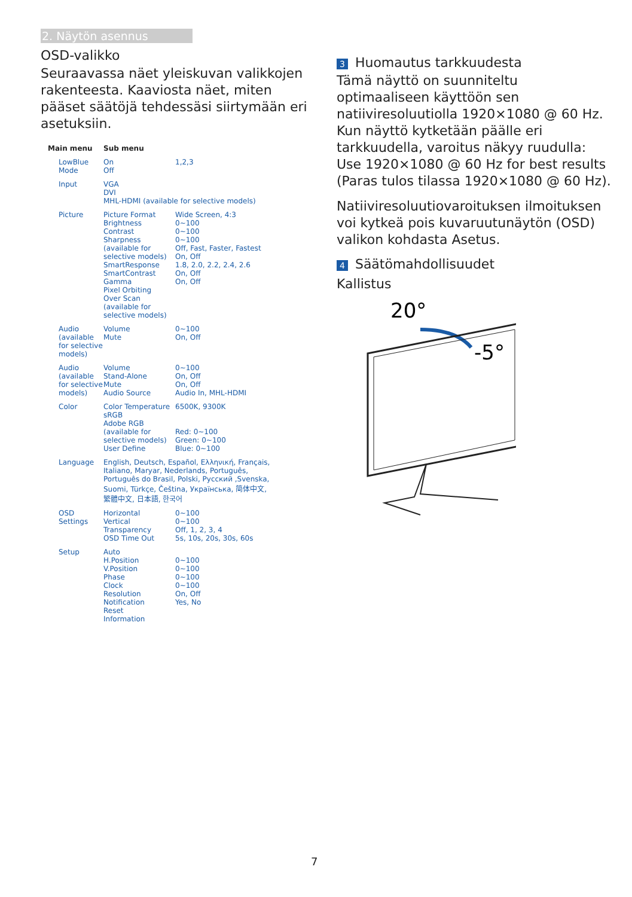2. Näytön asennus
OSD-valikko
Seuraavassa näet yleiskuvan valikkojen rakenteesta. Kaaviosta näet, miten pääset säätöjä tehdessäsi siirtymään eri asetuksiin.
Main menu Sub menu
LowBlue Mode On
Off 1,2,3
Input VGA
DVI
MHL-HDMI (available for selective models)
Picture Picture Format
Brightness
Contrast
Sharpness (available for selective models)
SmartResponse
SmartContrast
Gamma
Pixel Orbiting
Over Scan (available for selective models) Wide Screen, 4:3
0~100
0~100
0~100
Off, Fast, Faster, Fastest
On, Off
1.8, 2.0, 2.2, 2.4, 2.6
On, Off
On, Off
Audio (available for selective models) Volume
Mute 0~100
On, Off
Audio (available for selective models) Volume
Stand-Alone
Mute
Audio Source 0~100
On, Off
On, Off
Audio In, MHL-HDMI
Color Color Temperature
sRGB
Adobe RGB (available for selective models)
User Define 6500K, 9300K
Red: 0~100
Green: 0~100
Blue: 0~100
Language English, Deutsch, Español, Ελληνική, Français, Italiano, Maryar, Nederlands, Português, Português do Brasil, Polski, Русский ,Svenska, Suomi, Türkçe, Čeština, Українська, 简体中文, 繁體中文, 日本語, 한국어
OSD Settings Horizontal
Vertical
Transparency
OSD Time Out 0~100
0~100
Off, 1, 2, 3, 4
5s, 10s, 20s, 30s, 60s
Setup Auto
H.Position
V.Position
Phase
Clock
Resolution Notification
Reset
Information
0~100
0~100
0~100
0~100
On, Off
Yes, No
3 Huomautus tarkkuudesta
Tämä näyttö on suunniteltu optimaaliseen käyttöön sen natiiviresoluutiolla 1920×1080 @ 60 Hz. Kun näyttö kytketään päälle eri tarkkuudella, varoitus näkyy ruudulla: Use 1920×1080 @ 60 Hz for best results (Paras tulos tilassa 1920×1080 @ 60 Hz).
Natiiviresoluutiovaroituksen ilmoituksen voi kytkeä pois kuvaruutunäytön (OSD) valikon kohdasta Asetus.
4 Säätömahdollisuudet
Kallistus
20°
-5°
7